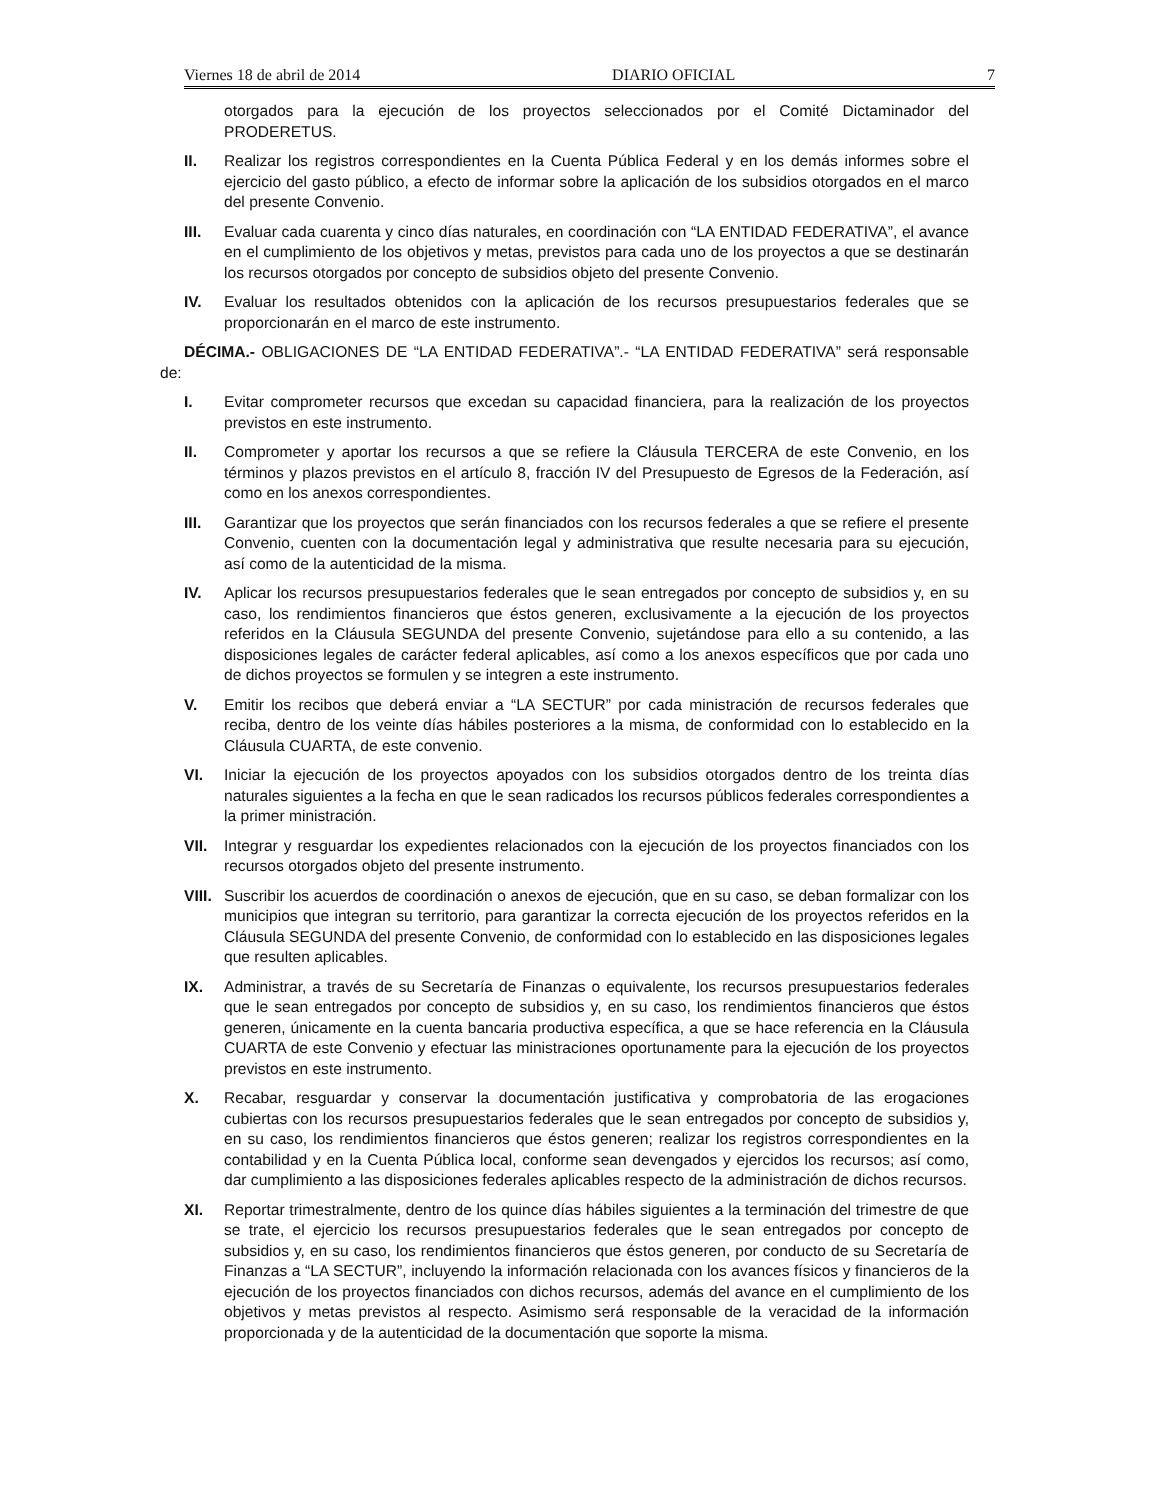Viernes 18 de abril de 2014 DIARIO OFICIAL 7
otorgados para la ejecución de los proyectos seleccionados por el Comité Dictaminador del PRODERETUS.
II. Realizar los registros correspondientes en la Cuenta Pública Federal y en los demás informes sobre el ejercicio del gasto público, a efecto de informar sobre la aplicación de los subsidios otorgados en el marco del presente Convenio.
III. Evaluar cada cuarenta y cinco días naturales, en coordinación con “LA ENTIDAD FEDERATIVA”, el avance en el cumplimiento de los objetivos y metas, previstos para cada uno de los proyectos a que se destinarán los recursos otorgados por concepto de subsidios objeto del presente Convenio.
IV. Evaluar los resultados obtenidos con la aplicación de los recursos presupuestarios federales que se proporcionarán en el marco de este instrumento.
DÉCIMA.- OBLIGACIONES DE “LA ENTIDAD FEDERATIVA”.- “LA ENTIDAD FEDERATIVA” será responsable de:
I. Evitar comprometer recursos que excedan su capacidad financiera, para la realización de los proyectos previstos en este instrumento.
II. Comprometer y aportar los recursos a que se refiere la Cláusula TERCERA de este Convenio, en los términos y plazos previstos en el artículo 8, fracción IV del Presupuesto de Egresos de la Federación, así como en los anexos correspondientes.
III. Garantizar que los proyectos que serán financiados con los recursos federales a que se refiere el presente Convenio, cuenten con la documentación legal y administrativa que resulte necesaria para su ejecución, así como de la autenticidad de la misma.
IV. Aplicar los recursos presupuestarios federales que le sean entregados por concepto de subsidios y, en su caso, los rendimientos financieros que éstos generen, exclusivamente a la ejecución de los proyectos referidos en la Cláusula SEGUNDA del presente Convenio, sujetándose para ello a su contenido, a las disposiciones legales de carácter federal aplicables, así como a los anexos específicos que por cada uno de dichos proyectos se formulen y se integren a este instrumento.
V. Emitir los recibos que deberá enviar a “LA SECTUR” por cada ministración de recursos federales que reciba, dentro de los veinte días hábiles posteriores a la misma, de conformidad con lo establecido en la Cláusula CUARTA, de este convenio.
VI. Iniciar la ejecución de los proyectos apoyados con los subsidios otorgados dentro de los treinta días naturales siguientes a la fecha en que le sean radicados los recursos públicos federales correspondientes a la primer ministración.
VII. Integrar y resguardar los expedientes relacionados con la ejecución de los proyectos financiados con los recursos otorgados objeto del presente instrumento.
VIII. Suscribir los acuerdos de coordinación o anexos de ejecución, que en su caso, se deban formalizar con los municipios que integran su territorio, para garantizar la correcta ejecución de los proyectos referidos en la Cláusula SEGUNDA del presente Convenio, de conformidad con lo establecido en las disposiciones legales que resulten aplicables.
IX. Administrar, a través de su Secretaría de Finanzas o equivalente, los recursos presupuestarios federales que le sean entregados por concepto de subsidios y, en su caso, los rendimientos financieros que éstos generen, únicamente en la cuenta bancaria productiva específica, a que se hace referencia en la Cláusula CUARTA de este Convenio y efectuar las ministraciones oportunamente para la ejecución de los proyectos previstos en este instrumento.
X. Recabar, resguardar y conservar la documentación justificativa y comprobatoria de las erogaciones cubiertas con los recursos presupuestarios federales que le sean entregados por concepto de subsidios y, en su caso, los rendimientos financieros que éstos generen; realizar los registros correspondientes en la contabilidad y en la Cuenta Pública local, conforme sean devengados y ejercidos los recursos; así como, dar cumplimiento a las disposiciones federales aplicables respecto de la administración de dichos recursos.
XI. Reportar trimestralmente, dentro de los quince días hábiles siguientes a la terminación del trimestre de que se trate, el ejercicio los recursos presupuestarios federales que le sean entregados por concepto de subsidios y, en su caso, los rendimientos financieros que éstos generen, por conducto de su Secretaría de Finanzas a “LA SECTUR”, incluyendo la información relacionada con los avances físicos y financieros de la ejecución de los proyectos financiados con dichos recursos, además del avance en el cumplimiento de los objetivos y metas previstos al respecto. Asimismo será responsable de la veracidad de la información proporcionada y de la autenticidad de la documentación que soporte la misma.